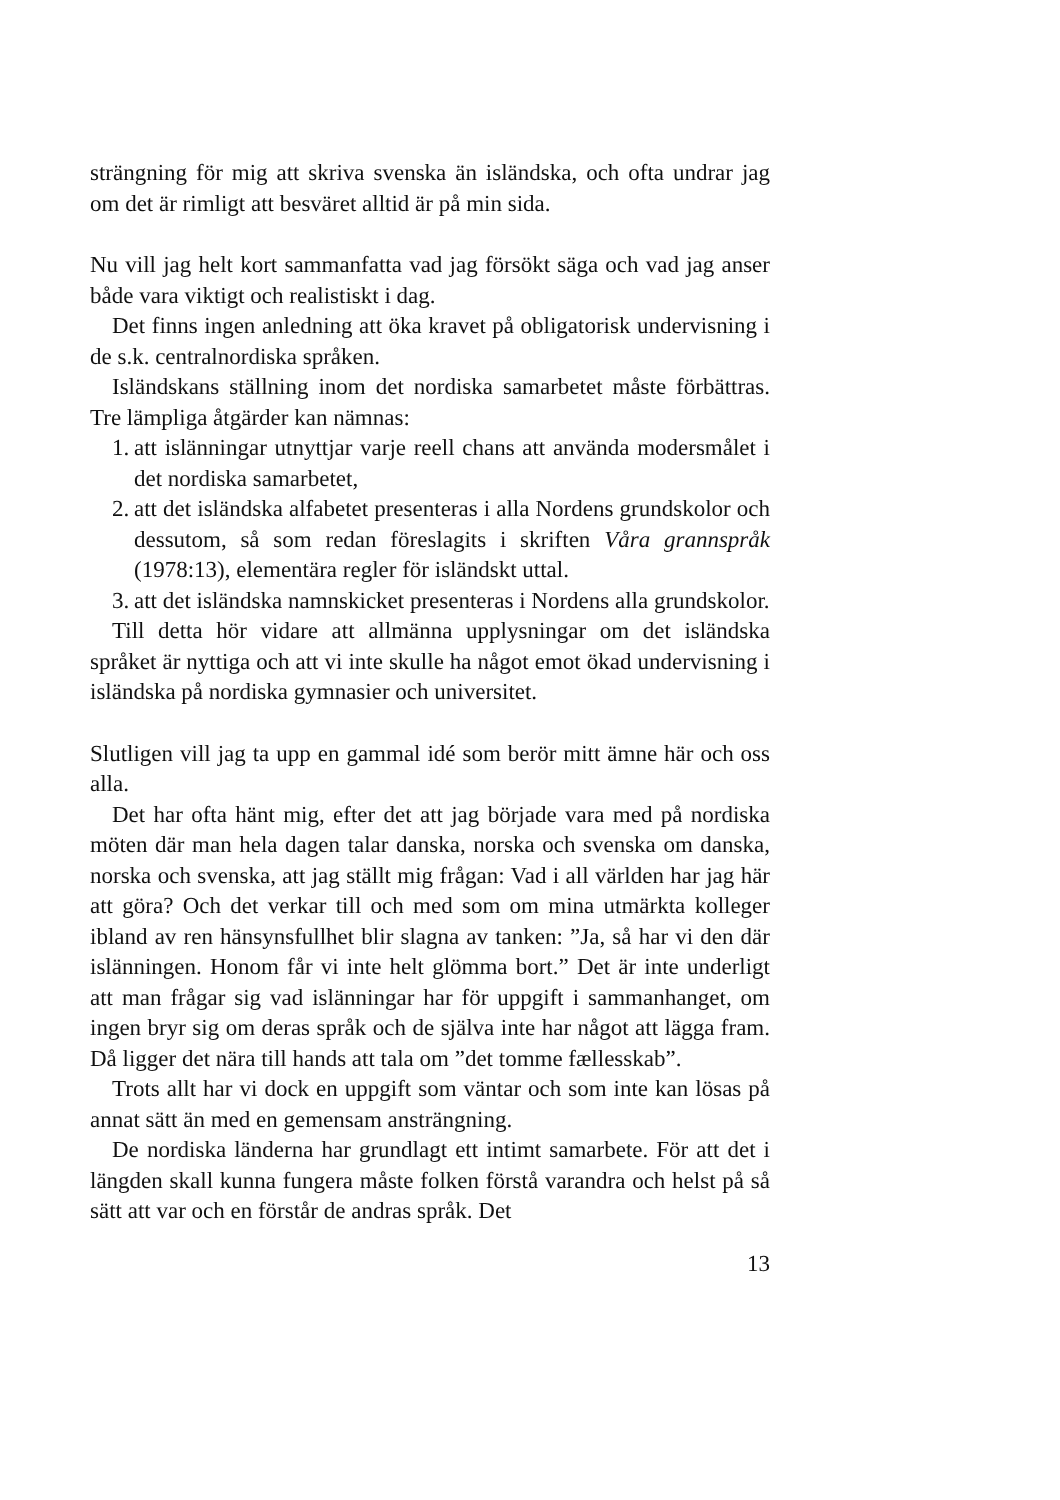strängning för mig att skriva svenska än isländska, och ofta undrar jag om det är rimligt att besväret alltid är på min sida.
Nu vill jag helt kort sammanfatta vad jag försökt säga och vad jag anser både vara viktigt och realistiskt i dag.
Det finns ingen anledning att öka kravet på obligatorisk undervisning i de s.k. centralnordiska språken.
Isländskans ställning inom det nordiska samarbetet måste förbättras. Tre lämpliga åtgärder kan nämnas:
1. att islänningar utnyttjar varje reell chans att använda modersmålet i det nordiska samarbetet,
2. att det isländska alfabetet presenteras i alla Nordens grundskolor och dessutom, så som redan föreslagits i skriften Våra grannspråk (1978:13), elementära regler för isländskt uttal.
3. att det isländska namnskicket presenteras i Nordens alla grundskolor.
Till detta hör vidare att allmänna upplysningar om det isländska språket är nyttiga och att vi inte skulle ha något emot ökad undervisning i isländska på nordiska gymnasier och universitet.
Slutligen vill jag ta upp en gammal idé som berör mitt ämne här och oss alla.
Det har ofta hänt mig, efter det att jag började vara med på nordiska möten där man hela dagen talar danska, norska och svenska om danska, norska och svenska, att jag ställt mig frågan: Vad i all världen har jag här att göra? Och det verkar till och med som om mina utmärkta kolleger ibland av ren hänsynsfullhet blir slagna av tanken: ”Ja, så har vi den där islänningen. Honom får vi inte helt glömma bort.” Det är inte underligt att man frågar sig vad islänningar har för uppgift i sammanhanget, om ingen bryr sig om deras språk och de själva inte har något att lägga fram. Då ligger det nära till hands att tala om ”det tomme fællesskab”.
Trots allt har vi dock en uppgift som väntar och som inte kan lösas på annat sätt än med en gemensam ansträngning.
De nordiska länderna har grundlagt ett intimt samarbete. För att det i längden skall kunna fungera måste folken förstå varandra och helst på så sätt att var och en förstår de andras språk. Det
13